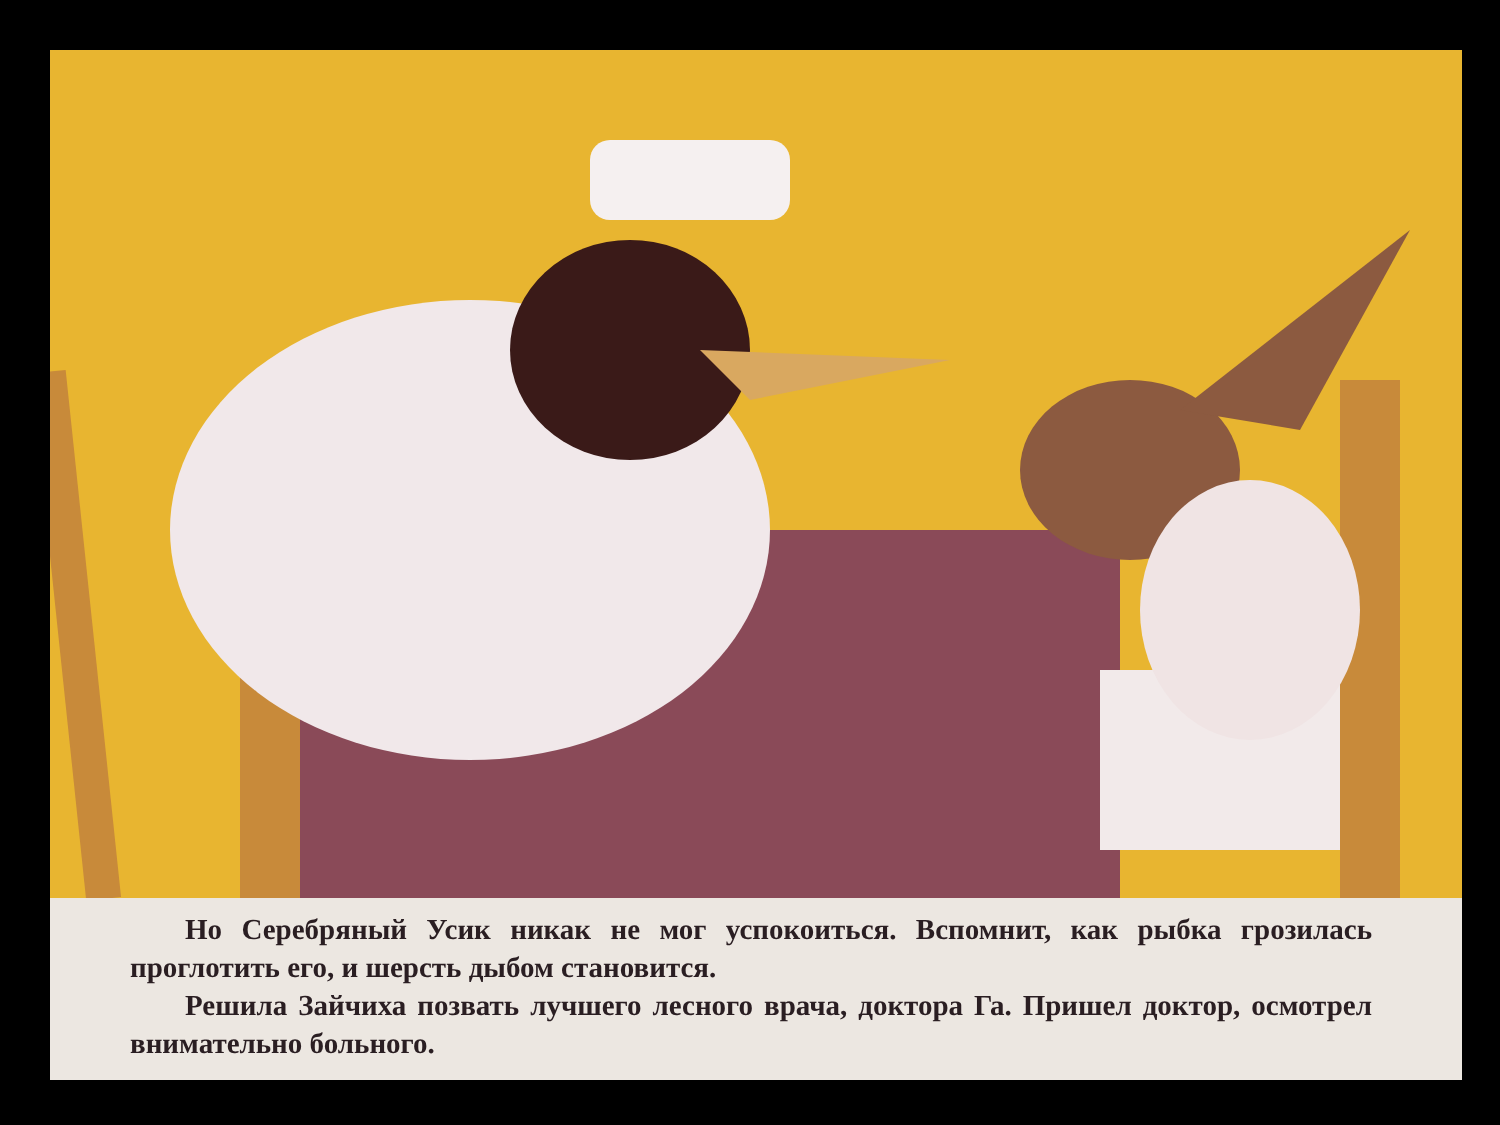Но Серебряный Усик никак не мог успокоиться. Вспомнит, как рыбка грозилась проглотить его, и шерсть дыбом становится.
Решила Зайчиха позвать лучшего лесного врача, доктора Га. Пришел доктор, осмотрел внимательно больного.